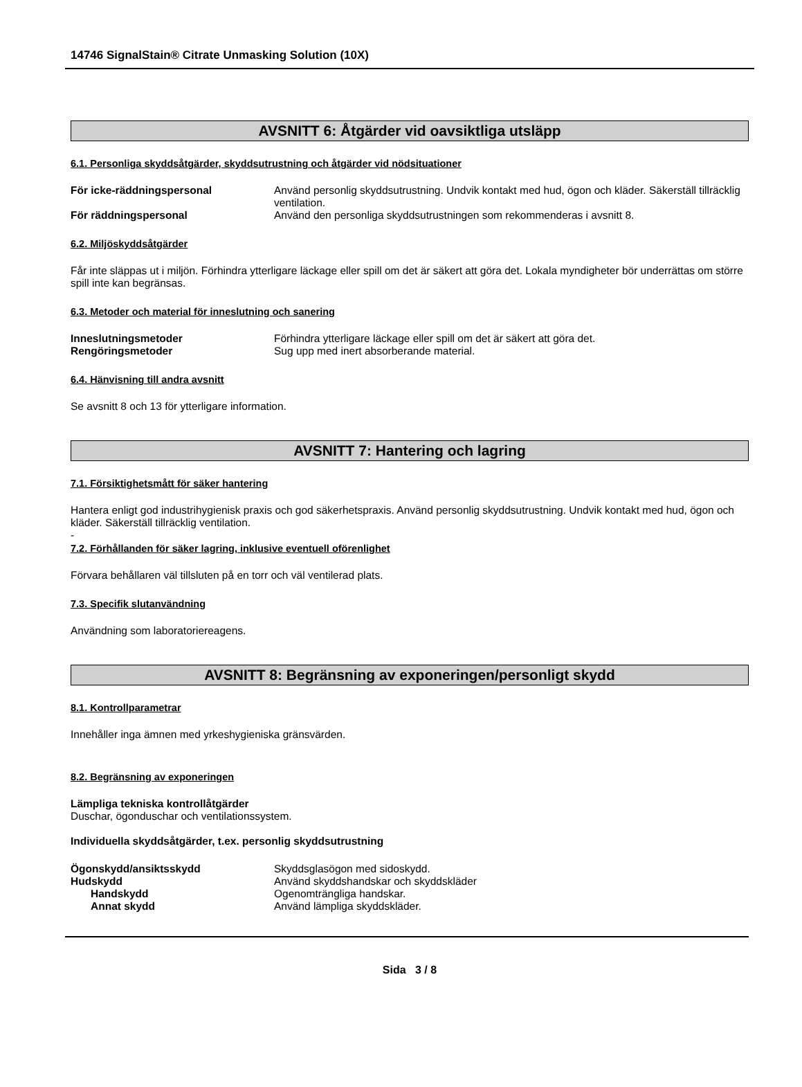14746 SignalStain® Citrate Unmasking Solution (10X)
AVSNITT 6: Åtgärder vid oavsiktliga utsläpp
6.1. Personliga skyddsåtgärder, skyddsutrustning och åtgärder vid nödsituationer
För icke-räddningspersonal Använd personlig skyddsutrustning. Undvik kontakt med hud, ögon och kläder. Säkerställ tillräcklig ventilation.
För räddningspersonal Använd den personliga skyddsutrustningen som rekommenderas i avsnitt 8.
6.2. Miljöskyddsåtgärder
Får inte släppas ut i miljön. Förhindra ytterligare läckage eller spill om det är säkert att göra det. Lokala myndigheter bör underrättas om större spill inte kan begränsas.
6.3. Metoder och material för inneslutning och sanering
Inneslutningsmetoder Förhindra ytterligare läckage eller spill om det är säkert att göra det.
Rengöringsmetoder Sug upp med inert absorberande material.
6.4. Hänvisning till andra avsnitt
Se avsnitt 8 och 13 för ytterligare information.
AVSNITT 7: Hantering och lagring
7.1. Försiktighetsmått för säker hantering
Hantera enligt god industrihygienisk praxis och god säkerhetspraxis. Använd personlig skyddsutrustning. Undvik kontakt med hud, ögon och kläder. Säkerställ tillräcklig ventilation.
-
7.2. Förhållanden för säker lagring, inklusive eventuell oförenlighet
Förvara behållaren väl tillsluten på en torr och väl ventilerad plats.
7.3. Specifik slutanvändning
Användning som laboratoriereagens.
AVSNITT 8: Begränsning av exponeringen/personligt skydd
8.1. Kontrollparametrar
Innehåller inga ämnen med yrkeshygieniska gränsvärden.
8.2. Begränsning av exponeringen
Lämpliga tekniska kontrollåtgärder
Duschar, ögonduschar och ventilationssystem.
Individuella skyddsåtgärder, t.ex. personlig skyddsutrustning
Ögonskydd/ansiktsskydd Skyddsglasögon med sidoskydd.
Hudskydd Använd skyddshandskar och skyddskläder
Handskydd Ogenomträngliga handskar.
Annat skydd Använd lämpliga skyddskläder.
Sida 3 / 8